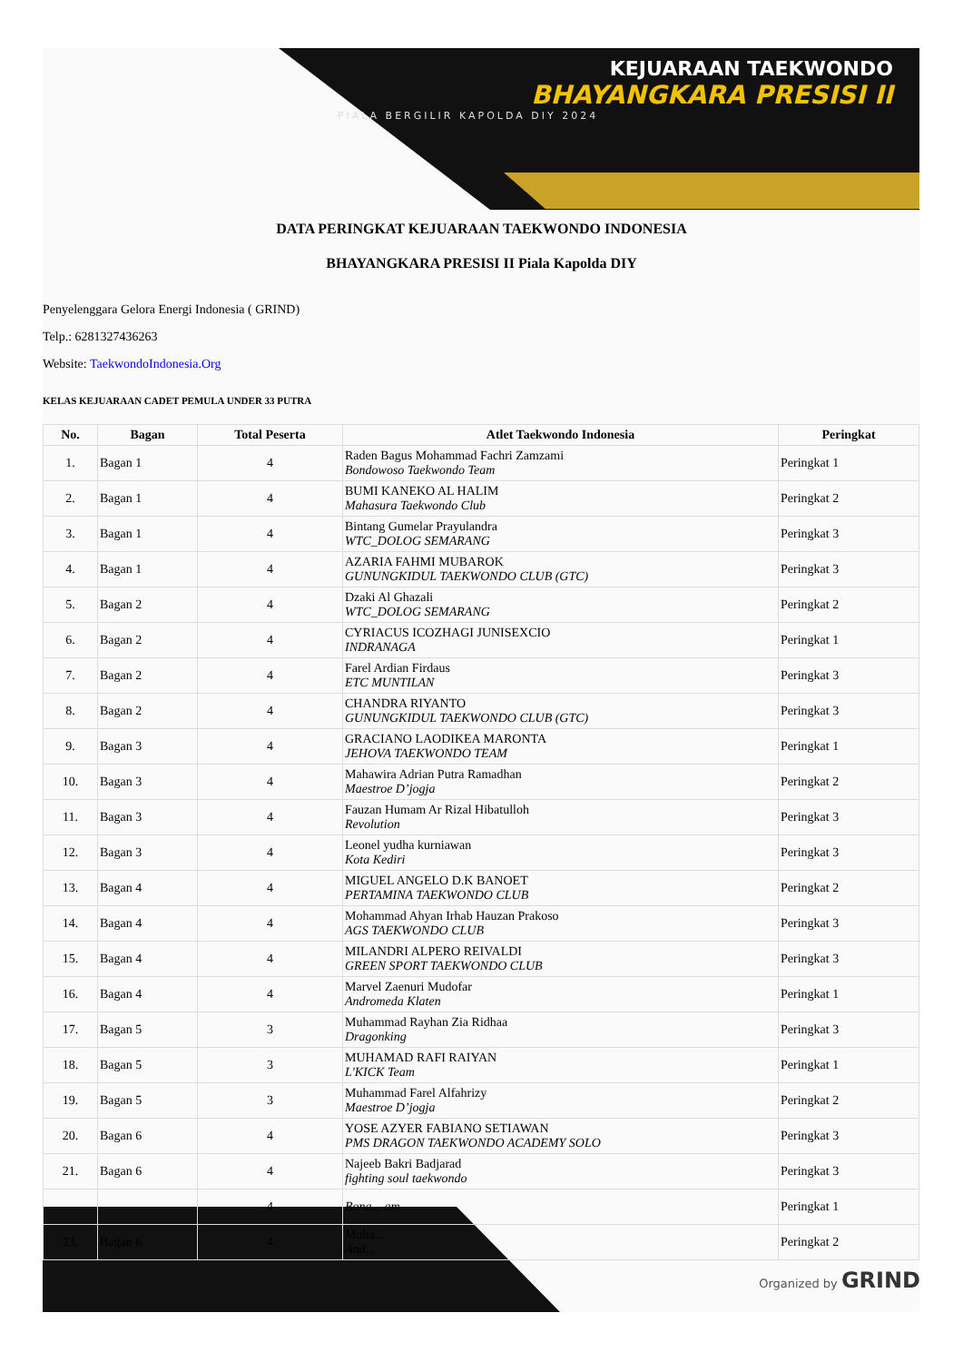KEJUARAAN TAEKWONDO
BHAYANGKARA PRESISI II
PIALA BERGILIR KAPOLDA DIY 2024
DATA PERINGKAT KEJUARAAN TAEKWONDO INDONESIA
BHAYANGKARA PRESISI II Piala Kapolda DIY
Penyelenggara Gelora Energi Indonesia ( GRIND)
Telp.: 6281327436263
Website: TaekwondoIndonesia.Org
KELAS KEJUARAAN CADET PEMULA UNDER 33 PUTRA
| No. | Bagan | Total Peserta | Atlet Taekwondo Indonesia | Peringkat |
| --- | --- | --- | --- | --- |
| 1. | Bagan 1 | 4 | Raden Bagus Mohammad Fachri Zamzami Bondowoso Taekwondo Team | Peringkat 1 |
| 2. | Bagan 1 | 4 | BUMI KANEKO AL HALIM Mahasura Taekwondo Club | Peringkat 2 |
| 3. | Bagan 1 | 4 | Bintang Gumelar Prayulandra WTC_DOLOG SEMARANG | Peringkat 3 |
| 4. | Bagan 1 | 4 | AZARIA FAHMI MUBAROK GUNUNGKIDUL TAEKWONDO CLUB (GTC) | Peringkat 3 |
| 5. | Bagan 2 | 4 | Dzaki Al Ghazali WTC_DOLOG SEMARANG | Peringkat 2 |
| 6. | Bagan 2 | 4 | CYRIACUS ICOZHAGI JUNISEXCIO INDRANAGA | Peringkat 1 |
| 7. | Bagan 2 | 4 | Farel Ardian Firdaus ETC MUNTILAN | Peringkat 3 |
| 8. | Bagan 2 | 4 | CHANDRA RIYANTO GUNUNGKIDUL TAEKWONDO CLUB (GTC) | Peringkat 3 |
| 9. | Bagan 3 | 4 | GRACIANO LAODIKEA MARONTA JEHOVA TAEKWONDO TEAM | Peringkat 1 |
| 10. | Bagan 3 | 4 | Mahawira Adrian Putra Ramadhan Maestroe D’jogja | Peringkat 2 |
| 11. | Bagan 3 | 4 | Fauzan Humam Ar Rizal Hibatulloh Revolution | Peringkat 3 |
| 12. | Bagan 3 | 4 | Leonel yudha kurniawan Kota Kediri | Peringkat 3 |
| 13. | Bagan 4 | 4 | MIGUEL ANGELO D.K BANOET PERTAMINA TAEKWONDO CLUB | Peringkat 2 |
| 14. | Bagan 4 | 4 | Mohammad Ahyan Irhab Hauzan Prakoso AGS TAEKWONDO CLUB | Peringkat 3 |
| 15. | Bagan 4 | 4 | MILANDRI ALPERO REIVALDI GREEN SPORT TAEKWONDO CLUB | Peringkat 3 |
| 16. | Bagan 4 | 4 | Marvel Zaenuri Mudofar Andromeda Klaten | Peringkat 1 |
| 17. | Bagan 5 | 3 | Muhammad Rayhan Zia Ridhaa Dragonking | Peringkat 3 |
| 18. | Bagan 5 | 3 | MUHAMAD RAFI RAIYAN L'KICK Team | Peringkat 1 |
| 19. | Bagan 5 | 3 | Muhammad Farel Alfahrizy Maestroe D’jogja | Peringkat 2 |
| 20. | Bagan 6 | 4 | YOSE AZYER FABIANO SETIAWAN PMS DRAGON TAEKWONDO ACADEMY SOLO | Peringkat 3 |
| 21. | Bagan 6 | 4 | Najeeb Bakri Badjarad fighting soul taekwondo | Peringkat 3 |
| | | 4 | Bona... am | Peringkat 1 |
| 23. | Bagan 6 | 4 | Muha... And... | Peringkat 2 |
Organized by GRIND